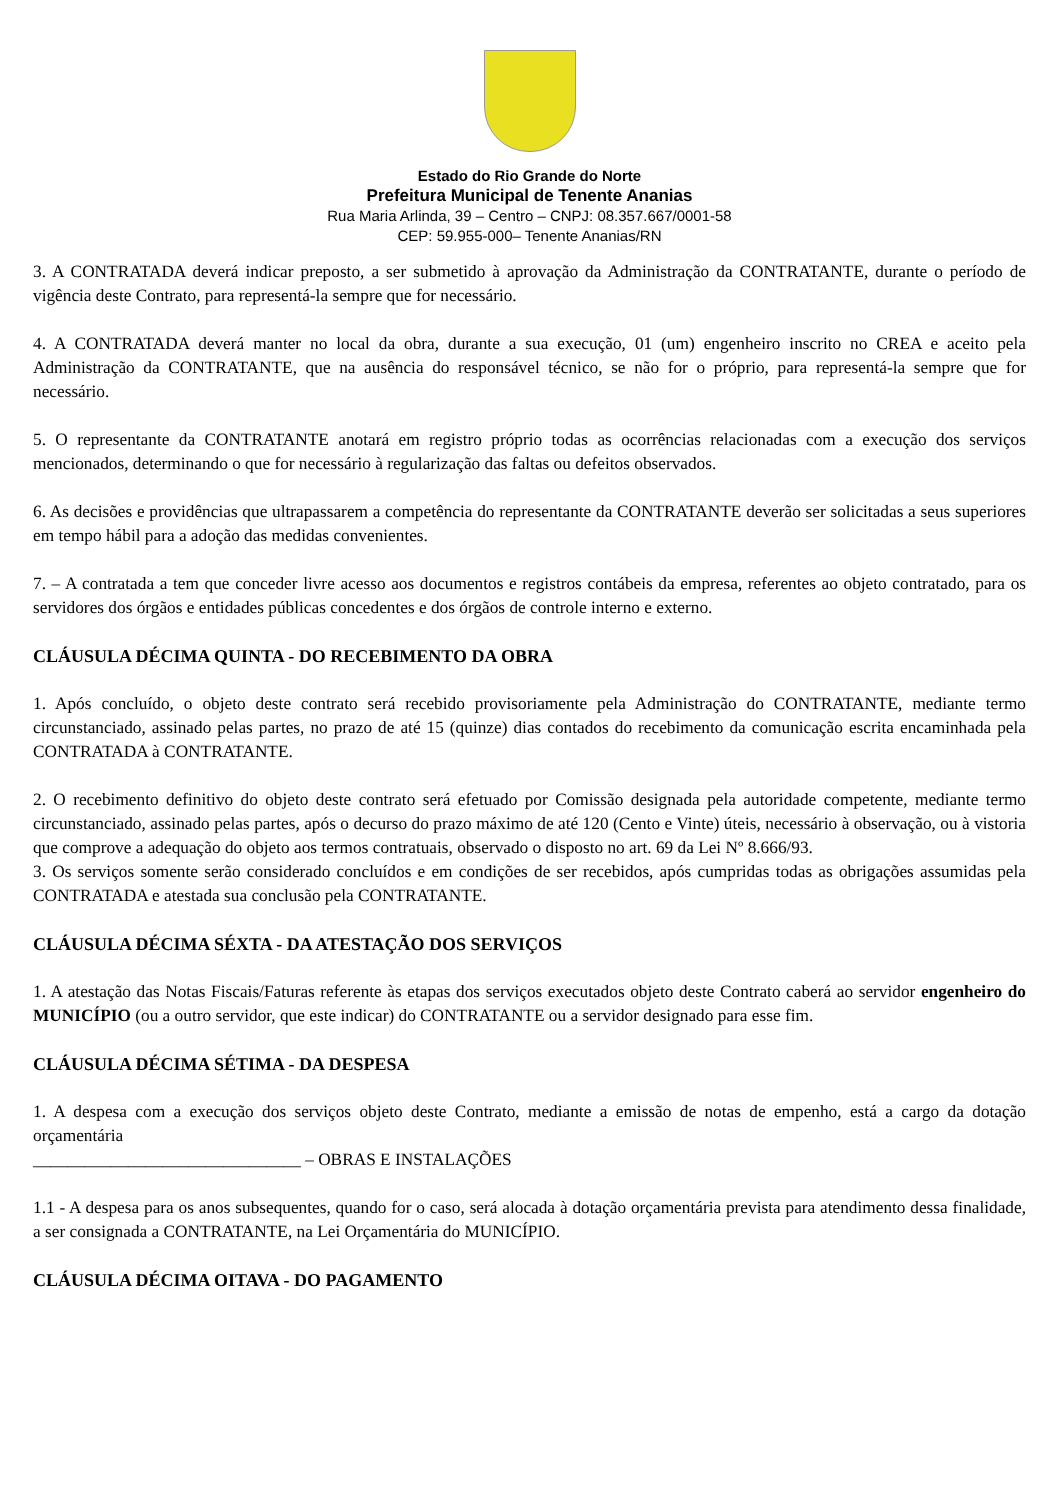Estado do Rio Grande do Norte
Prefeitura Municipal de Tenente Ananias
Rua Maria Arlinda, 39 – Centro – CNPJ: 08.357.667/0001-58
CEP: 59.955-000– Tenente Ananias/RN
3. A CONTRATADA deverá indicar preposto, a ser submetido à aprovação da Administração da CONTRATANTE, durante o período de vigência deste Contrato, para representá-la sempre que for necessário.
4. A CONTRATADA deverá manter no local da obra, durante a sua execução, 01 (um) engenheiro inscrito no CREA e aceito pela Administração da CONTRATANTE, que na ausência do responsável técnico, se não for o próprio, para representá-la sempre que for necessário.
5. O representante da CONTRATANTE anotará em registro próprio todas as ocorrências relacionadas com a execução dos serviços mencionados, determinando o que for necessário à regularização das faltas ou defeitos observados.
6. As decisões e providências que ultrapassarem a competência do representante da CONTRATANTE deverão ser solicitadas a seus superiores em tempo hábil para a adoção das medidas convenientes.
7. – A contratada a tem que conceder livre acesso aos documentos e registros contábeis da empresa, referentes ao objeto contratado, para os servidores dos órgãos e entidades públicas concedentes e dos órgãos de controle interno e externo.
CLÁUSULA DÉCIMA QUINTA - DO RECEBIMENTO DA OBRA
1. Após concluído, o objeto deste contrato será recebido provisoriamente pela Administração do CONTRATANTE, mediante termo circunstanciado, assinado pelas partes, no prazo de até 15 (quinze) dias contados do recebimento da comunicação escrita encaminhada pela CONTRATADA à CONTRATANTE.
2. O recebimento definitivo do objeto deste contrato será efetuado por Comissão designada pela autoridade competente, mediante termo circunstanciado, assinado pelas partes, após o decurso do prazo máximo de até 120 (Cento e Vinte) úteis, necessário à observação, ou à vistoria que comprove a adequação do objeto aos termos contratuais, observado o disposto no art. 69 da Lei Nº 8.666/93.
3. Os serviços somente serão considerado concluídos e em condições de ser recebidos, após cumpridas todas as obrigações assumidas pela CONTRATADA e atestada sua conclusão pela CONTRATANTE.
CLÁUSULA DÉCIMA SÉXTA - DA ATESTAÇÃO DOS SERVIÇOS
1. A atestação das Notas Fiscais/Faturas referente às etapas dos serviços executados objeto deste Contrato caberá ao servidor engenheiro do MUNICÍPIO (ou a outro servidor, que este indicar) do CONTRATANTE ou a servidor designado para esse fim.
CLÁUSULA DÉCIMA SÉTIMA - DA DESPESA
1. A despesa com a execução dos serviços objeto deste Contrato, mediante a emissão de notas de empenho, está a cargo da dotação orçamentária
_______________________________ – OBRAS E INSTALAÇÕES
1.1 - A despesa para os anos subsequentes, quando for o caso, será alocada à dotação orçamentária prevista para atendimento dessa finalidade, a ser consignada a CONTRATANTE, na Lei Orçamentária do MUNICÍPIO.
CLÁUSULA DÉCIMA OITAVA - DO PAGAMENTO